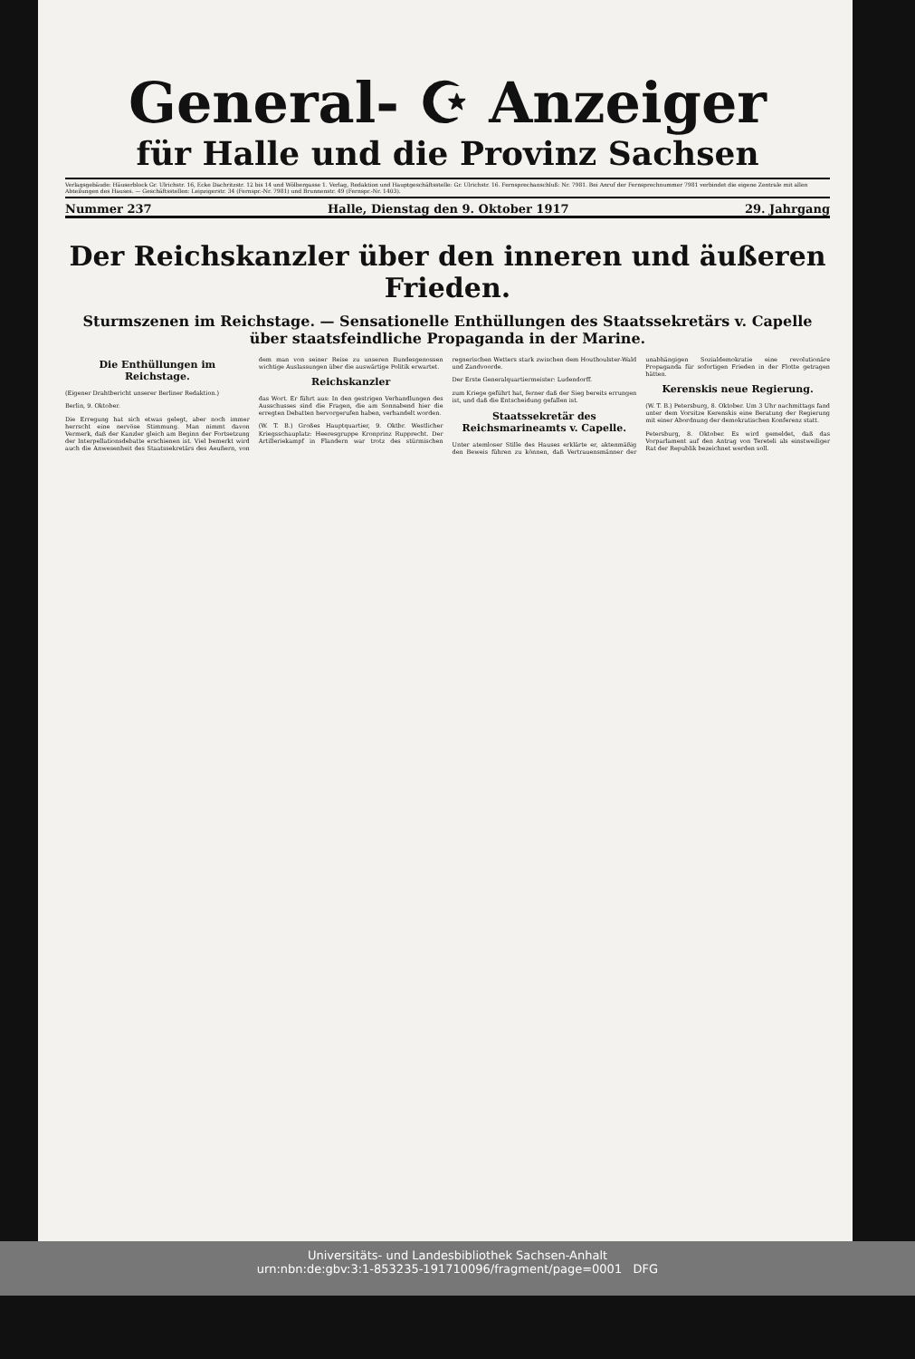General- ☪ Anzeiger
für Halle und die Provinz Sachsen
Verlagsgebäude: Häuserblock Gr. Ulrichstr. 16, Ecke Dachritzstr. 12 bis 14 und Wölbergasse 1. Verlag, Redaktion und Hauptgeschäftsstelle: Gr. Ulrichstr. 16. Fernsprechanschluß: Nr. 7981. Bei Anruf der Fernsprechnummer 7981 verbindet die eigene Zentrale mit allen Abteilungen des Hauses. — Geschäftsstellen: Leipzigerstr. 34 (Fernspr.-Nr. 7981) und Brunnenstr. 49 (Fernspr.-Nr. 1403).
Nummer 237 Halle, Dienstag den 9. Oktober 1917 29. Jahrgang
Der Reichskanzler über den inneren und äußeren Frieden.
Sturmszenen im Reichstage. — Sensationelle Enthüllungen des Staatssekretärs v. Capelle über staatsfeindliche Propaganda in der Marine.
Die Enthüllungen im Reichstage.
(Eigener Drahtbericht unserer Berliner Redaktion.)
Berlin, 9. Oktober.
Die Erregung hat sich etwas gelegt, aber noch immer herrscht eine nervöse Stimmung. Man nimmt davon Vermerk, daß der Kanzler gleich am Beginn der Fortsetzung der Interpellationsdebatte erschienen ist. Viel bemerkt wird auch die Anwesenheit des Staatssekretärs des Aeußern, von dem man von seiner Reise zu unseren Bundesgenossen wichtige Auslassungen über die auswärtige Politik erwartet.
Reichskanzler
das Wort. Er führt aus: In den gestrigen Verhandlungen des Ausschusses sind die Fragen, die am Sonnabend hier die erregten Debatten hervorgerufen haben, verhandelt worden.
(W. T. B.) Großes Hauptquartier, 9. Oktbr. Westlicher Kriegsschauplatz: Heeresgruppe Kronprinz Rupprecht. Der Artilleriekampf in Flandern war trotz des stürmischen regnerischen Wetters stark zwischen dem Houthoulster-Wald und Zandvoorde.
Der Erste Generalquartiermeister: Ludendorff.
zum Kriege geführt hat, ferner daß der Sieg bereits errungen ist, und daß die Entscheidung gefallen ist.
Staatssekretär des Reichsmarineamts v. Capelle.
Unter atemloser Stille des Hauses erklärte er, aktenmäßig den Beweis führen zu können, daß Vertrauensmänner der unabhängigen Sozialdemokratie eine revolutionäre Propaganda für sofortigen Frieden in der Flotte getragen hätten.
Kerenskis neue Regierung.
(W. T. B.) Petersburg, 8. Oktober. Um 3 Uhr nachmittags fand unter dem Vorsitze Kerenskis eine Beratung der Regierung mit einer Abordnung der demokratischen Konferenz statt.
Petersburg, 8. Oktober. Es wird gemeldet, daß das Vorparlament auf den Antrag von Tereteli als einstweiliger Rat der Republik bezeichnet werden soll.
Universitäts- und Landesbibliothek Sachsen-Anhalt
urn:nbn:de:gbv:3:1-853235-191710096/fragment/page=0001 DFG